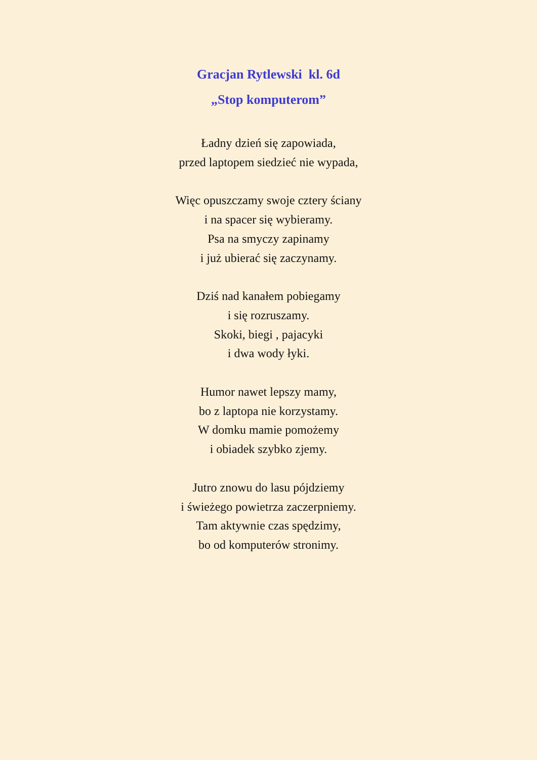Gracjan Rytlewski kl. 6d
„Stop komputerom”
Ładny dzień się zapowiada,
przed laptopem siedzieć nie wypada,
Więc opuszczamy swoje cztery ściany
i na spacer się wybieramy.
Psa na smyczy zapinamy
i już ubierać się zaczynamy.
Dziś nad kanałem pobiegamy
i się rozruszamy.
Skoki, biegi , pajacyki
i dwa wody łyki.
Humor nawet lepszy mamy,
bo z laptopa nie korzystamy.
W domku mamie pomożemy
i obiadek szybko zjemy.
Jutro znowu do lasu pójdziemy
i świeżego powietrza zaczerpniemy.
Tam aktywnie czas spędzimy,
bo od komputerów stronimy.